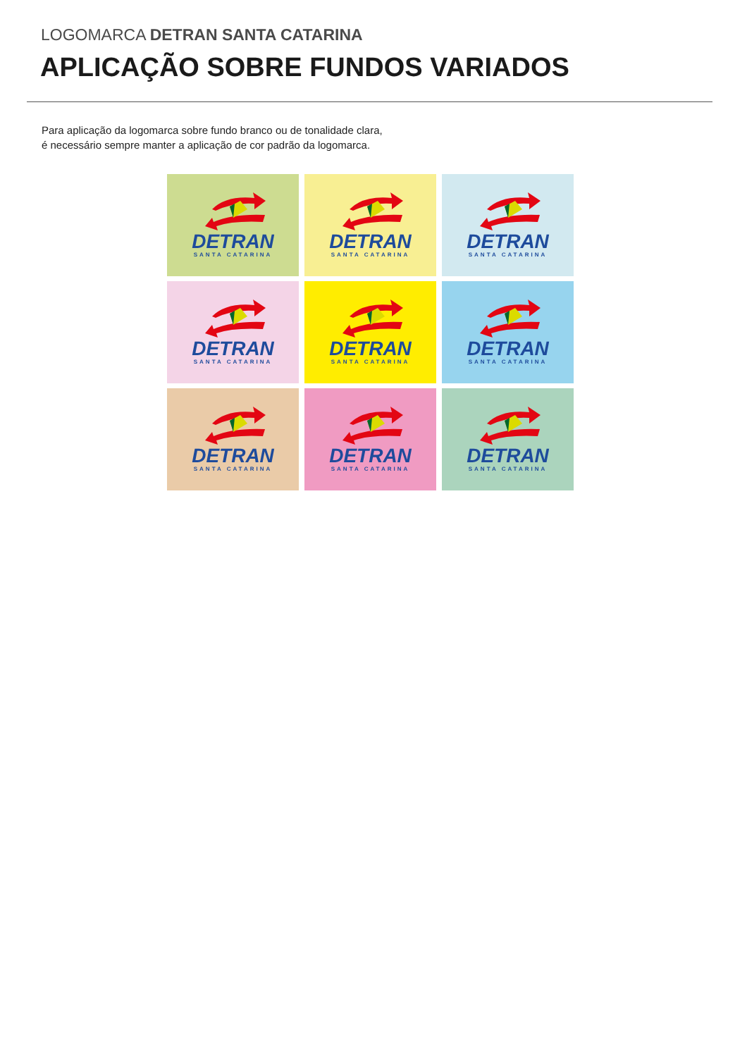LOGOMARCA DETRAN SANTA CATARINA
APLICAÇÃO SOBRE FUNDOS VARIADOS
Para aplicação da logomarca sobre fundo branco ou de tonalidade clara,
é necessário sempre manter a aplicação de cor padrão da logomarca.
DETRAN
SANTA CATARINA
DETRAN
SANTA CATARINA
DETRAN
SANTA CATARINA
DETRAN
SANTA CATARINA
DETRAN
SANTA CATARINA
DETRAN
SANTA CATARINA
DETRAN
SANTA CATARINA
DETRAN
SANTA CATARINA
DETRAN
SANTA CATARINA